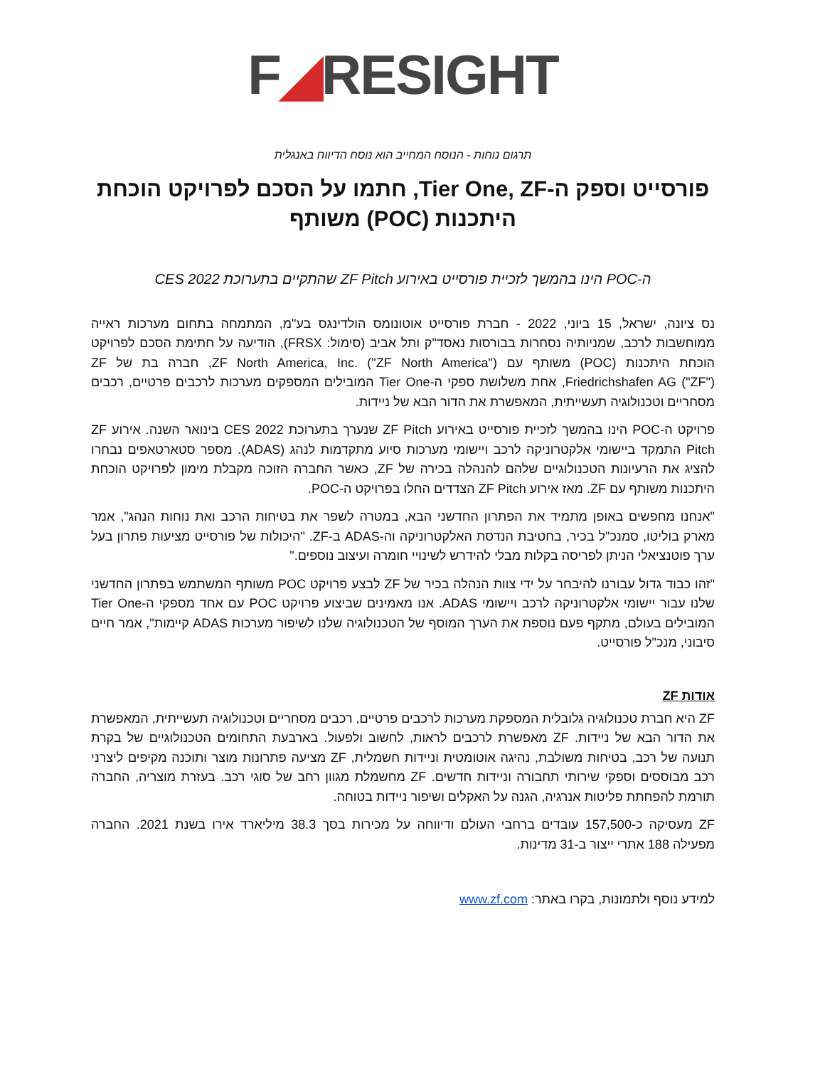F◢RESIGHT
תרגום נוחות - הנוסח המחייב הוא נוסח הדיווח באנגלית
פורסייט וספק ה-Tier One, ZF, חתמו על הסכם לפרויקט הוכחת היתכנות (POC) משותף
ה-POC הינו בהמשך לזכיית פורסייט באירוע ZF Pitch שהתקיים בתערוכת CES 2022
נס ציונה, ישראל, 15 ביוני, 2022 - חברת פורסייט אוטונומס הולדינגס בע"מ, המתמחה בתחום מערכות ראייה ממוחשבות לרכב, שמניותיה נסחרות בבורסות נאסד"ק ותל אביב (סימול: FRSX), הודיעה על חתימת הסכם לפרויקט הוכחת היתכנות (POC) משותף עם ZF North America, Inc. ("ZF North America"), חברה בת של ZF Friedrichshafen AG ("ZF"), אחת משלושת ספקי ה-Tier One המובילים המספקים מערכות לרכבים פרטיים, רכבים מסחריים וטכנולוגיה תעשייתית, המאפשרת את הדור הבא של ניידות.
פרויקט ה-POC הינו בהמשך לזכיית פורסייט באירוע ZF Pitch שנערך בתערוכת CES 2022 בינואר השנה. אירוע ZF Pitch התמקד ביישומי אלקטרוניקה לרכב ויישומי מערכות סיוע מתקדמות לנהג (ADAS). מספר סטארטאפים נבחרו להציג את הרעיונות הטכנולוגיים שלהם להנהלה בכירה של ZF, כאשר החברה הזוכה מקבלת מימון לפרויקט הוכחת היתכנות משותף עם ZF. מאז אירוע ZF Pitch הצדדים החלו בפרויקט ה-POC.
"אנחנו מחפשים באופן מתמיד את הפתרון החדשני הבא, במטרה לשפר את בטיחות הרכב ואת נוחות הנהג", אמר מארק בוליטו, סמנכ"ל בכיר, בחטיבת הנדסת האלקטרוניקה וה-ADAS ב-ZF. "היכולות של פורסייט מציעות פתרון בעל ערך פוטנציאלי הניתן לפריסה בקלות מבלי להידרש לשינויי חומרה ועיצוב נוספים."
"זהו כבוד גדול עבורנו להיבחר על ידי צוות הנהלה בכיר של ZF לבצע פרויקט POC משותף המשתמש בפתרון החדשני שלנו עבור יישומי אלקטרוניקה לרכב ויישומי ADAS. אנו מאמינים שביצוע פרויקט POC עם אחד מספקי ה-Tier One המובילים בעולם, מתקף פעם נוספת את הערך המוסף של הטכנולוגיה שלנו לשיפור מערכות ADAS קיימות", אמר חיים סיבוני, מנכ"ל פורסייט.
אודות ZF
ZF היא חברת טכנולוגיה גלובלית המספקת מערכות לרכבים פרטיים, רכבים מסחריים וטכנולוגיה תעשייתית, המאפשרת את הדור הבא של ניידות. ZF מאפשרת לרכבים לראות, לחשוב ולפעול. בארבעת התחומים הטכנולוגיים של בקרת תנועה של רכב, בטיחות משולבת, נהיגה אוטומטית וניידות חשמלית, ZF מציעה פתרונות מוצר ותוכנה מקיפים ליצרני רכב מבוססים וספקי שירותי תחבורה וניידות חדשים. ZF מחשמלת מגוון רחב של סוגי רכב. בעזרת מוצריה, החברה תורמת להפחתת פליטות אנרגיה, הגנה על האקלים ושיפור ניידות בטוחה.
ZF מעסיקה כ-157,500 עובדים ברחבי העולם ודיווחה על מכירות בסך 38.3 מיליארד אירו בשנת 2021. החברה מפעילה 188 אתרי ייצור ב-31 מדינות.
למידע נוסף ולתמונות, בקרו באתר: www.zf.com